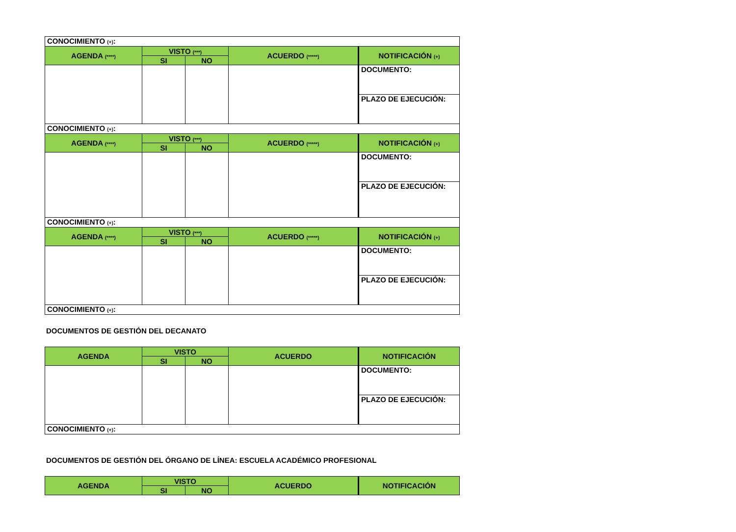| CONOCIMIENTO (+) : | | | | |
| AGENDA (****) | VISTO (***) | | ACUERDO (*****) | NOTIFICACIÓN (+) |
| | SI | NO | | |
| | | | | DOCUMENTO: |
| | | | | PLAZO DE EJECUCIÓN: |
| CONOCIMIENTO (+) : | | | | |
| AGENDA (****) | VISTO (***) | | ACUERDO (*****) | NOTIFICACIÓN (+) |
| | SI | NO | | |
| | | | | DOCUMENTO: |
| | | | | PLAZO DE EJECUCIÓN: |
| CONOCIMIENTO (+) : | | | | |
| AGENDA (****) | VISTO (***) | | ACUERDO (*****) | NOTIFICACIÓN (+) |
| | SI | NO | | |
| | | | | DOCUMENTO: |
| | | | | PLAZO DE EJECUCIÓN: |
| CONOCIMIENTO (+) : | | | | |
DOCUMENTOS DE GESTIÓN DEL DECANATO
| AGENDA | VISTO | | ACUERDO | NOTIFICACIÓN |
| --- | --- | --- | --- | --- |
| | SI | NO | | |
| | | | | DOCUMENTO: |
| | | | | PLAZO DE EJECUCIÓN: |
| CONOCIMIENTO (+) : | | | | |
DOCUMENTOS DE GESTIÓN DEL ÓRGANO DE LÍNEA: ESCUELA ACADÉMICO PROFESIONAL
| AGENDA | VISTO | | ACUERDO | NOTIFICACIÓN |
| --- | --- | --- | --- | --- |
| | SI | NO | | |